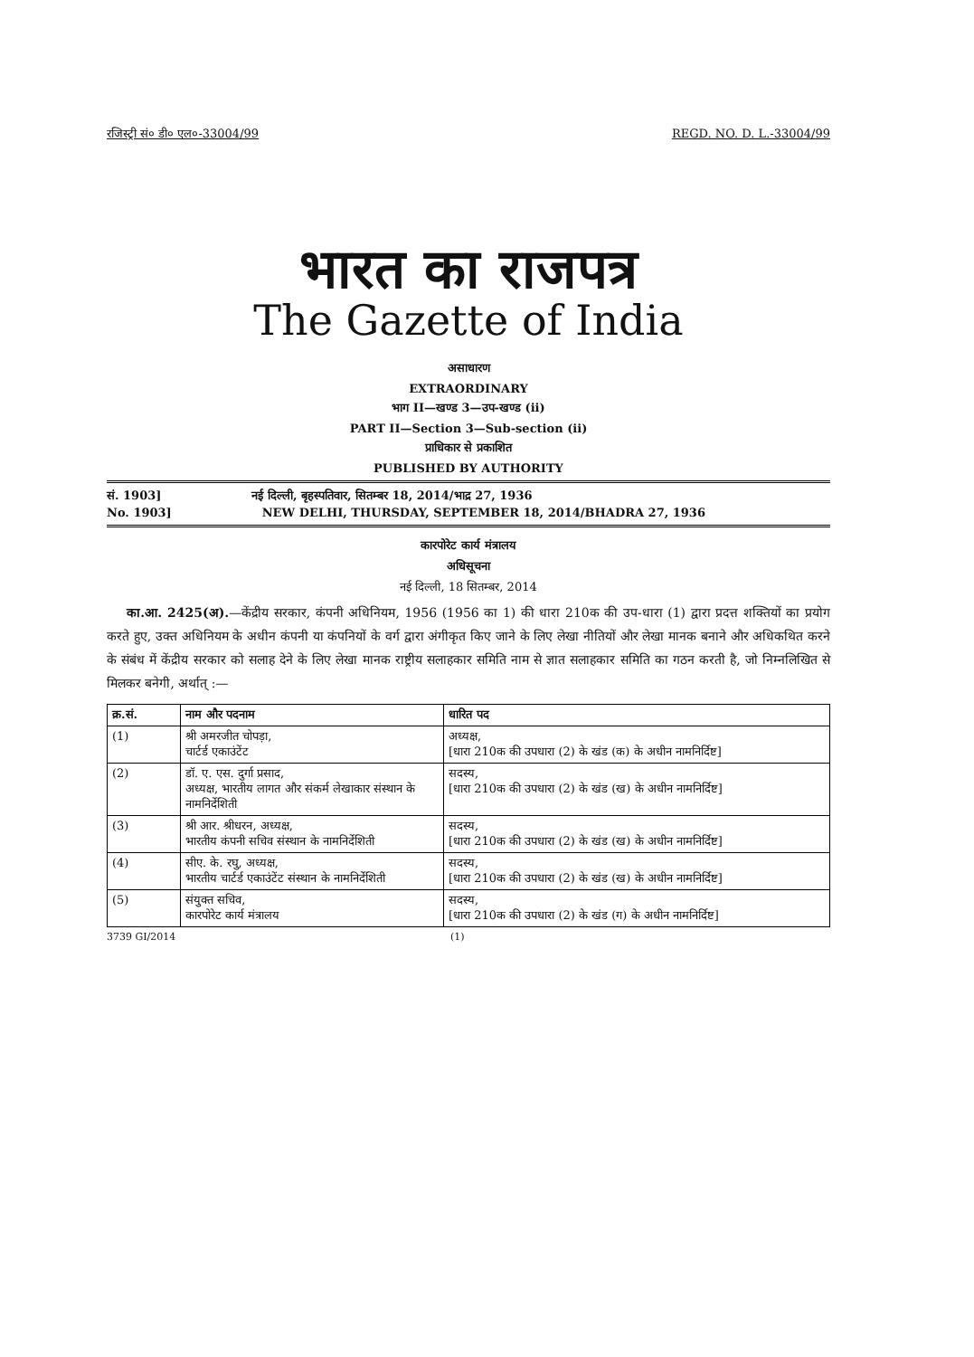रजिस्ट्री सं० डी० एल०-33004/99 REGD. NO. D. L.-33004/99
भारत का राजपत्र
The Gazette of India
असाधारण
EXTRAORDINARY
भाग II—खण्ड 3—उप-खण्ड (ii)
PART II—Section 3—Sub-section (ii)
प्राधिकार से प्रकाशित
PUBLISHED BY AUTHORITY
सं. 1903] नई दिल्ली, बृहस्पतिवार, सितम्बर 18, 2014/भाद्र 27, 1936
No. 1903] NEW DELHI, THURSDAY, SEPTEMBER 18, 2014/BHADRA 27, 1936
कारपोरेट कार्य मंत्रालय
अधिसूचना
नई दिल्ली, 18 सितम्बर, 2014
का.आ. 2425(अ).—केंद्रीय सरकार, कंपनी अधिनियम, 1956 (1956 का 1) की धारा 210क की उप-धारा (1) द्वारा प्रदत्त शक्तियों का प्रयोग करते हुए, उक्त अधिनियम के अधीन कंपनी या कंपनियों के वर्ग द्वारा अंगीकृत किए जाने के लिए लेखा नीतियों और लेखा मानक बनाने और अधिकथित करने के संबंध में केंद्रीय सरकार को सलाह देने के लिए लेखा मानक राष्ट्रीय सलाहकार समिति नाम से ज्ञात सलाहकार समिति का गठन करती है, जो निम्नलिखित से मिलकर बनेगी, अर्थात् :—
| क्र.सं. | नाम और पदनाम | धारित पद |
| --- | --- | --- |
| (1) | श्री अमरजीत चोपड़ा, चार्टर्ड एकाउंटेंट | अध्यक्ष, [धारा 210क की उपधारा (2) के खंड (क) के अधीन नामनिर्दिष्ट] |
| (2) | डॉ. ए. एस. दुर्गा प्रसाद, अध्यक्ष, भारतीय लागत और संकर्म लेखाकार संस्थान के नामनिर्देशिती | सदस्य, [धारा 210क की उपधारा (2) के खंड (ख) के अधीन नामनिर्दिष्ट] |
| (3) | श्री आर. श्रीधरन, अध्यक्ष, भारतीय कंपनी सचिव संस्थान के नामनिर्देशिती | सदस्य, [धारा 210क की उपधारा (2) के खंड (ख) के अधीन नामनिर्दिष्ट] |
| (4) | सीए. के. रघु, अध्यक्ष, भारतीय चार्टर्ड एकाउंटेंट संस्थान के नामनिर्देशिती | सदस्य, [धारा 210क की उपधारा (2) के खंड (ख) के अधीन नामनिर्दिष्ट] |
| (5) | संयुक्त सचिव, कारपोरेट कार्य मंत्रालय | सदस्य, [धारा 210क की उपधारा (2) के खंड (ग) के अधीन नामनिर्दिष्ट] |
3739 GI/2014 (1)